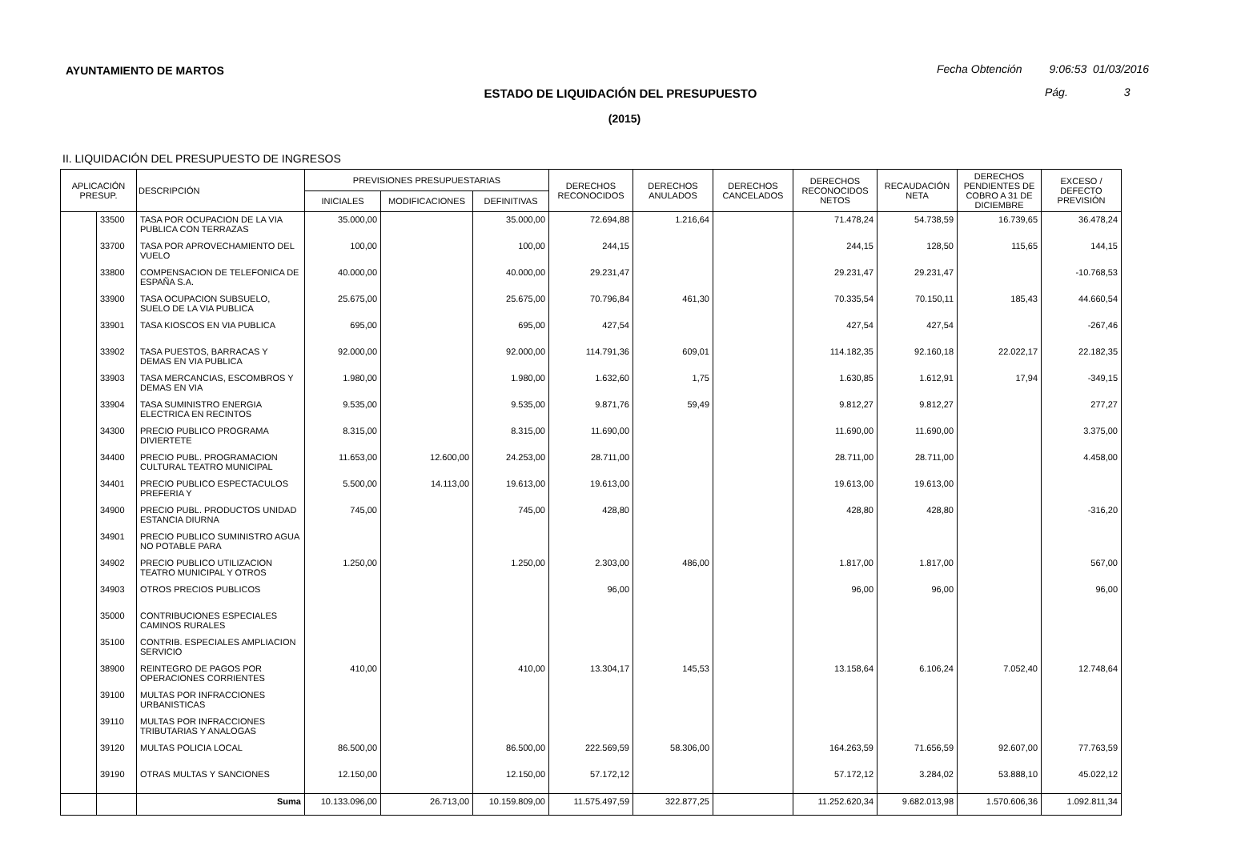AYUNTAMIENTO DE MARTOS
Fecha Obtención 9:06:53 01/03/2016
ESTADO DE LIQUIDACIÓN DEL PRESUPUESTO Pág. 3
(2015)
II. LIQUIDACIÓN DEL PRESUPUESTO DE INGRESOS
| APLICACIÓN PRESUP. | | DESCRIPCIÓN | PREVISIONES PRESUPUESTARIAS | | | DERECHOS RECONOCIDOS | DERECHOS ANULADOS | DERECHOS CANCELADOS | DERECHOS RECONOCIDOS NETOS | RECAUDACIÓN NETA | DERECHOS PENDIENTES DE COBRO A 31 DE DICIEMBRE | EXCESO / DEFECTO PREVISIÓN |
| --- | --- | --- | --- | --- | --- | --- | --- | --- | --- | --- | --- | --- |
| | | | INICIALES | MODIFICACIONES | DEFINITIVAS | | | | | | | |
| | 33500 | TASA POR OCUPACION DE LA VIA PUBLICA CON TERRAZAS | 35.000,00 | | 35.000,00 | 72.694,88 | 1.216,64 | | 71.478,24 | 54.738,59 | 16.739,65 | 36.478,24 |
| | 33700 | TASA POR APROVECHAMIENTO DEL VUELO | 100,00 | | 100,00 | 244,15 | | | 244,15 | 128,50 | 115,65 | 144,15 |
| | 33800 | COMPENSACION DE TELEFONICA DE ESPAÑA S.A. | 40.000,00 | | 40.000,00 | 29.231,47 | | | 29.231,47 | 29.231,47 | | -10.768,53 |
| | 33900 | TASA OCUPACION SUBSUELO, SUELO DE LA VIA PUBLICA | 25.675,00 | | 25.675,00 | 70.796,84 | 461,30 | | 70.335,54 | 70.150,11 | 185,43 | 44.660,54 |
| | 33901 | TASA KIOSCOS EN VIA PUBLICA | 695,00 | | 695,00 | 427,54 | | | 427,54 | 427,54 | | -267,46 |
| | 33902 | TASA PUESTOS, BARRACAS Y DEMAS EN VIA PUBLICA | 92.000,00 | | 92.000,00 | 114.791,36 | 609,01 | | 114.182,35 | 92.160,18 | 22.022,17 | 22.182,35 |
| | 33903 | TASA MERCANCIAS, ESCOMBROS Y DEMAS EN VIA | 1.980,00 | | 1.980,00 | 1.632,60 | 1,75 | | 1.630,85 | 1.612,91 | 17,94 | -349,15 |
| | 33904 | TASA SUMINISTRO ENERGIA ELECTRICA EN RECINTOS | 9.535,00 | | 9.535,00 | 9.871,76 | 59,49 | | 9.812,27 | 9.812,27 | | 277,27 |
| | 34300 | PRECIO PUBLICO PROGRAMA DIVIERTETE | 8.315,00 | | 8.315,00 | 11.690,00 | | | 11.690,00 | 11.690,00 | | 3.375,00 |
| | 34400 | PRECIO PUBL. PROGRAMACION CULTURAL TEATRO MUNICIPAL | 11.653,00 | 12.600,00 | 24.253,00 | 28.711,00 | | | 28.711,00 | 28.711,00 | | 4.458,00 |
| | 34401 | PRECIO PUBLICO ESPECTACULOS PREFERIA Y | 5.500,00 | 14.113,00 | 19.613,00 | 19.613,00 | | | 19.613,00 | 19.613,00 | | |
| | 34900 | PRECIO PUBL. PRODUCTOS UNIDAD ESTANCIA DIURNA | 745,00 | | 745,00 | 428,80 | | | 428,80 | 428,80 | | -316,20 |
| | 34901 | PRECIO PUBLICO SUMINISTRO AGUA NO POTABLE PARA | | | | | | | | | | |
| | 34902 | PRECIO PUBLICO UTILIZACION TEATRO MUNICIPAL Y OTROS | 1.250,00 | | 1.250,00 | 2.303,00 | 486,00 | | 1.817,00 | 1.817,00 | | 567,00 |
| | 34903 | OTROS PRECIOS PUBLICOS | | | | 96,00 | | | 96,00 | 96,00 | | 96,00 |
| | 35000 | CONTRIBUCIONES ESPECIALES CAMINOS RURALES | | | | | | | | | | |
| | 35100 | CONTRIB. ESPECIALES AMPLIACION SERVICIO | | | | | | | | | | |
| | 38900 | REINTEGRO DE PAGOS POR OPERACIONES CORRIENTES | 410,00 | | 410,00 | 13.304,17 | 145,53 | | 13.158,64 | 6.106,24 | 7.052,40 | 12.748,64 |
| | 39100 | MULTAS POR INFRACCIONES URBANISTICAS | | | | | | | | | | |
| | 39110 | MULTAS POR INFRACCIONES TRIBUTARIAS Y ANALOGAS | | | | | | | | | | |
| | 39120 | MULTAS POLICIA LOCAL | 86.500,00 | | 86.500,00 | 222.569,59 | 58.306,00 | | 164.263,59 | 71.656,59 | 92.607,00 | 77.763,59 |
| | 39190 | OTRAS MULTAS Y SANCIONES | 12.150,00 | | 12.150,00 | 57.172,12 | | | 57.172,12 | 3.284,02 | 53.888,10 | 45.022,12 |
| | | Suma | 10.133.096,00 | 26.713,00 | 10.159.809,00 | 11.575.497,59 | 322.877,25 | | 11.252.620,34 | 9.682.013,98 | 1.570.606,36 | 1.092.811,34 |